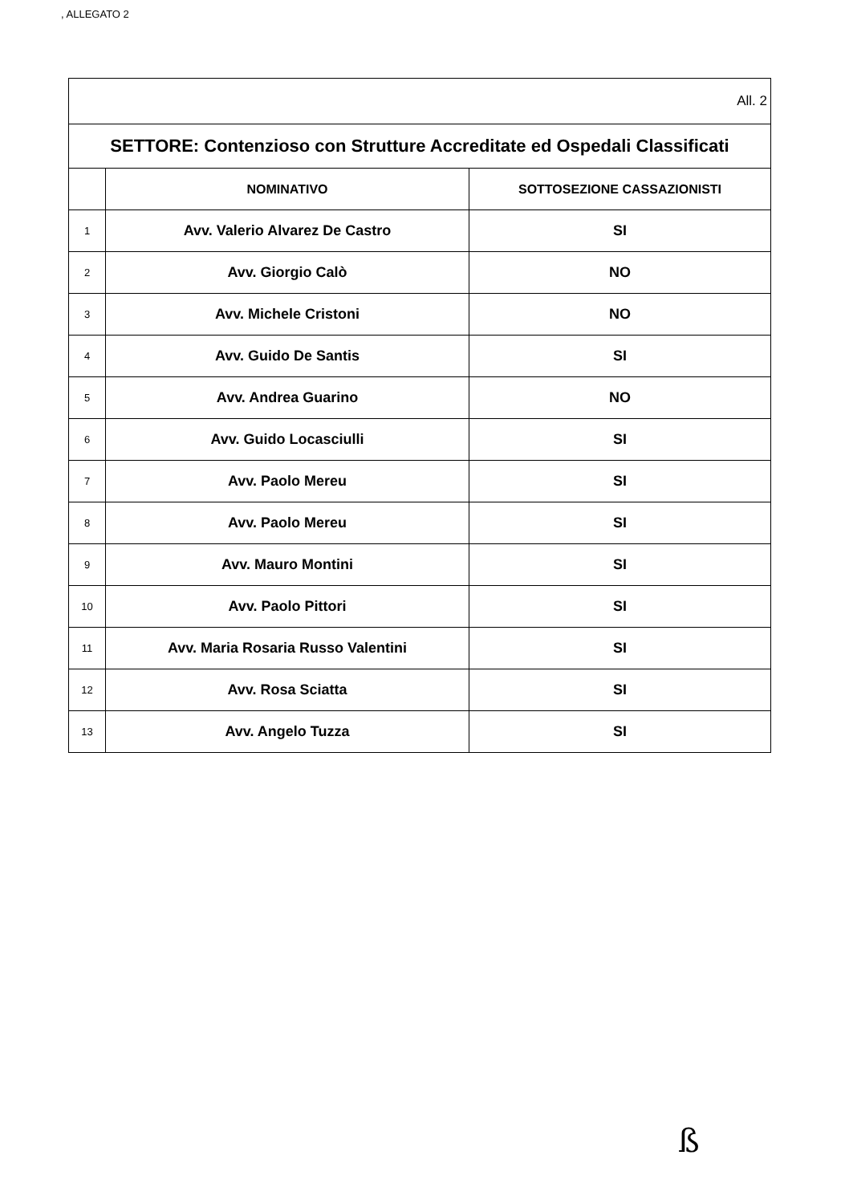, ALLEGATO 2
| All. 2 | | |
| SETTORE: Contenzioso con Strutture Accreditate ed Ospedali Classificati | | |
| | NOMINATIVO | SOTTOSEZIONE CASSAZIONISTI |
| 1 | Avv. Valerio Alvarez De Castro | SI |
| 2 | Avv. Giorgio Calò | NO |
| 3 | Avv. Michele Cristoni | NO |
| 4 | Avv. Guido De Santis | SI |
| 5 | Avv. Andrea Guarino | NO |
| 6 | Avv. Guido Locasciulli | SI |
| 7 | Avv. Paolo Mereu | SI |
| 8 | Avv. Paolo Mereu | SI |
| 9 | Avv. Mauro Montini | SI |
| 10 | Avv. Paolo Pittori | SI |
| 11 | Avv. Maria Rosaria Russo Valentini | SI |
| 12 | Avv. Rosa Sciatta | SI |
| 13 | Avv. Angelo Tuzza | SI |
ß